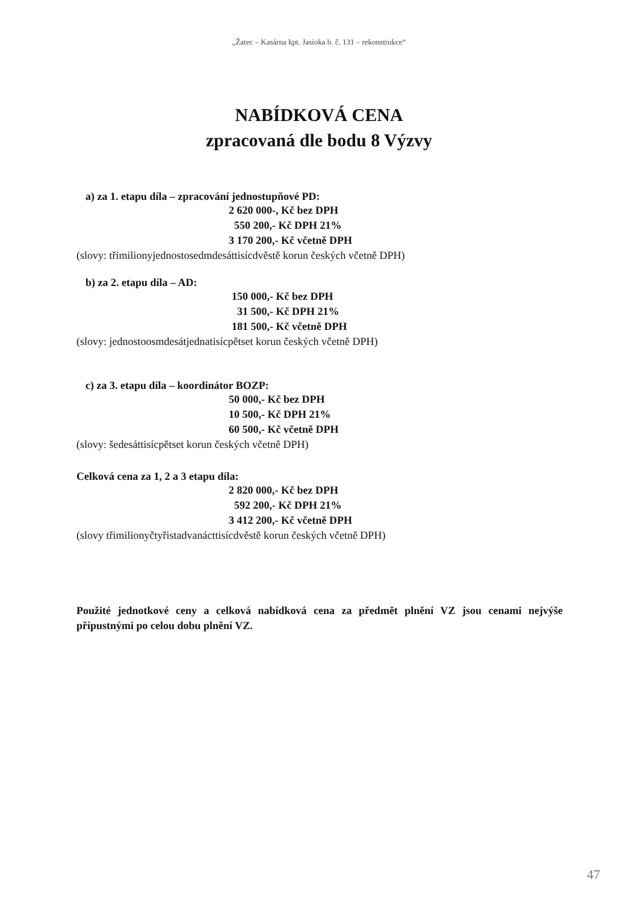„Žatec – Kasárna kpt. Jasioka b. č. 131 – rekonstrukce“
NABÍDKOVÁ CENA
zpracovaná dle bodu 8 Výzvy
a) za 1. etapu díla – zpracování jednostupňové PD:
2 620 000-, Kč bez DPH
550 200,- Kč DPH 21%
3 170 200,- Kč včetně DPH
(slovy: třimilionyjednostosedmdesáttisícdvěstě korun českých včetně DPH)
b) za 2. etapu díla – AD:
150 000,- Kč bez DPH
31 500,- Kč DPH 21%
181 500,- Kč včetně DPH
(slovy: jednostoosmdesátjednatisícpětset korun českých včetně DPH)
c) za 3. etapu díla – koordinátor BOZP:
50 000,- Kč bez DPH
10 500,- Kč DPH 21%
60 500,- Kč včetně DPH
(slovy: šedesáttisícpětset korun českých včetně DPH)
Celková cena za 1, 2 a 3 etapu díla:
2 820 000,- Kč bez DPH
592 200,- Kč DPH 21%
3 412 200,- Kč včetně DPH
(slovy třimilionyčtyřistadvanácttisícdvěstě korun českých včetně DPH)
Použité jednotkové ceny a celková nabídková cena za předmět plnění VZ jsou cenami nejvýše přípustnými po celou dobu plnění VZ.
47